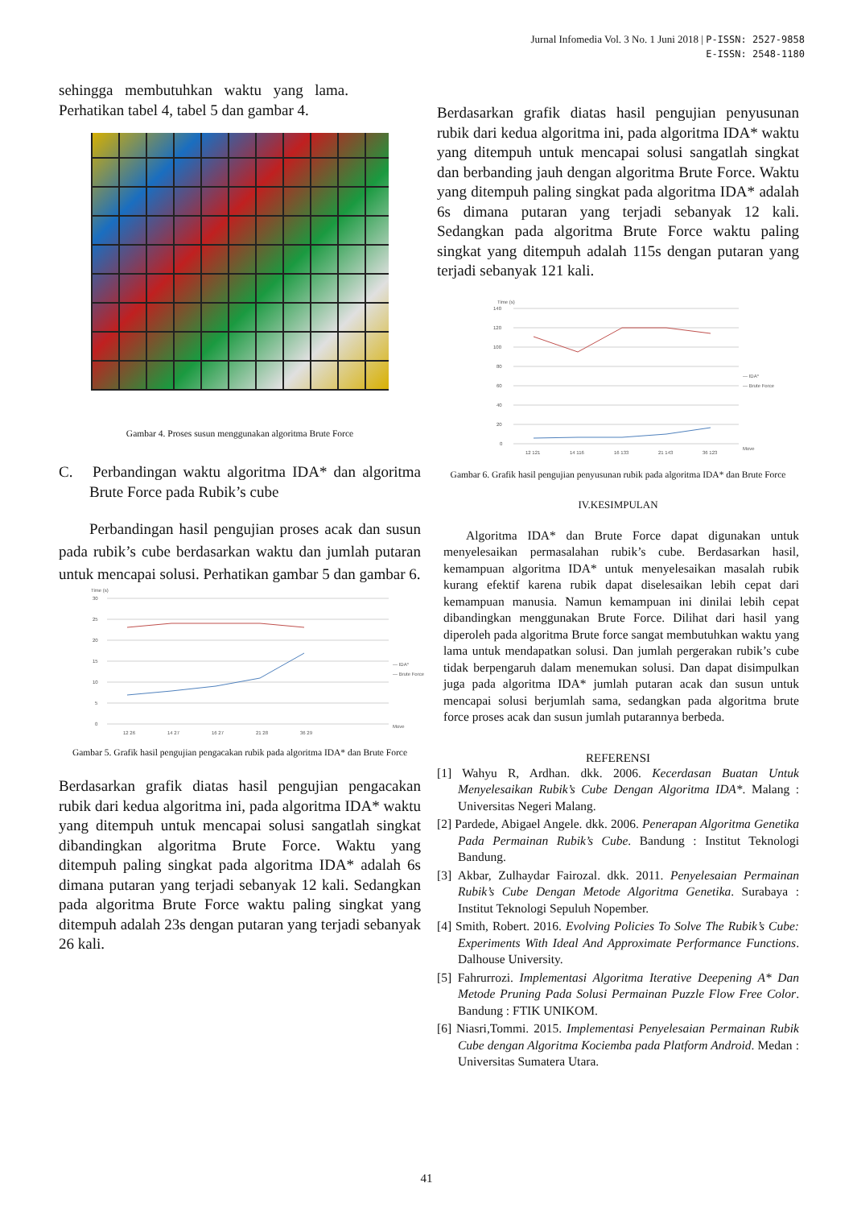Jurnal Infomedia Vol. 3 No. 1 Juni 2018 | P-ISSN: 2527-9858
E-ISSN: 2548-1180
sehingga membutuhkan waktu yang lama. Perhatikan tabel 4, tabel 5 dan gambar 4.
Gambar 4. Proses susun menggunakan algoritma Brute Force
C. Perbandingan waktu algoritma IDA* dan algoritma Brute Force pada Rubik’s cube
Perbandingan hasil pengujian proses acak dan susun pada rubik’s cube berdasarkan waktu dan jumlah putaran untuk mencapai solusi. Perhatikan gambar 5 dan gambar 6.
Time (s)
30
25
20
15
10
5
0
12 26
14 27
16 27
21 28
36 29
Move
— IDA*
— Brute Force
Gambar 5. Grafik hasil pengujian pengacakan rubik pada algoritma IDA* dan Brute Force
Berdasarkan grafik diatas hasil pengujian pengacakan rubik dari kedua algoritma ini, pada algoritma IDA* waktu yang ditempuh untuk mencapai solusi sangatlah singkat dibandingkan algoritma Brute Force. Waktu yang ditempuh paling singkat pada algoritma IDA* adalah 6s dimana putaran yang terjadi sebanyak 12 kali. Sedangkan pada algoritma Brute Force waktu paling singkat yang ditempuh adalah 23s dengan putaran yang terjadi sebanyak 26 kali.
Berdasarkan grafik diatas hasil pengujian penyusunan rubik dari kedua algoritma ini, pada algoritma IDA* waktu yang ditempuh untuk mencapai solusi sangatlah singkat dan berbanding jauh dengan algoritma Brute Force. Waktu yang ditempuh paling singkat pada algoritma IDA* adalah 6s dimana putaran yang terjadi sebanyak 12 kali. Sedangkan pada algoritma Brute Force waktu paling singkat yang ditempuh adalah 115s dengan putaran yang terjadi sebanyak 121 kali.
Time (s)
140
120
100
80
60
40
20
0
12 121
14 116
16 133
21 143
36 123
Move
— IDA*
— Brute Force
Gambar 6. Grafik hasil pengujian penyusunan rubik pada algoritma IDA* dan Brute Force
IV.KESIMPULAN
Algoritma IDA* dan Brute Force dapat digunakan untuk menyelesaikan permasalahan rubik’s cube. Berdasarkan hasil, kemampuan algoritma IDA* untuk menyelesaikan masalah rubik kurang efektif karena rubik dapat diselesaikan lebih cepat dari kemampuan manusia. Namun kemampuan ini dinilai lebih cepat dibandingkan menggunakan Brute Force. Dilihat dari hasil yang diperoleh pada algoritma Brute force sangat membutuhkan waktu yang lama untuk mendapatkan solusi. Dan jumlah pergerakan rubik’s cube tidak berpengaruh dalam menemukan solusi. Dan dapat disimpulkan juga pada algoritma IDA* jumlah putaran acak dan susun untuk mencapai solusi berjumlah sama, sedangkan pada algoritma brute force proses acak dan susun jumlah putarannya berbeda.
REFERENSI
[1] Wahyu R, Ardhan. dkk. 2006. Kecerdasan Buatan Untuk Menyelesaikan Rubik’s Cube Dengan Algoritma IDA*. Malang : Universitas Negeri Malang.
[2] Pardede, Abigael Angele. dkk. 2006. Penerapan Algoritma Genetika Pada Permainan Rubik’s Cube. Bandung : Institut Teknologi Bandung.
[3] Akbar, Zulhaydar Fairozal. dkk. 2011. Penyelesaian Permainan Rubik’s Cube Dengan Metode Algoritma Genetika. Surabaya : Institut Teknologi Sepuluh Nopember.
[4] Smith, Robert. 2016. Evolving Policies To Solve The Rubik’s Cube: Experiments With Ideal And Approximate Performance Functions. Dalhouse University.
[5] Fahrurrozi. Implementasi Algoritma Iterative Deepening A* Dan Metode Pruning Pada Solusi Permainan Puzzle Flow Free Color. Bandung : FTIK UNIKOM.
[6] Niasri,Tommi. 2015. Implementasi Penyelesaian Permainan Rubik Cube dengan Algoritma Kociemba pada Platform Android. Medan : Universitas Sumatera Utara.
41